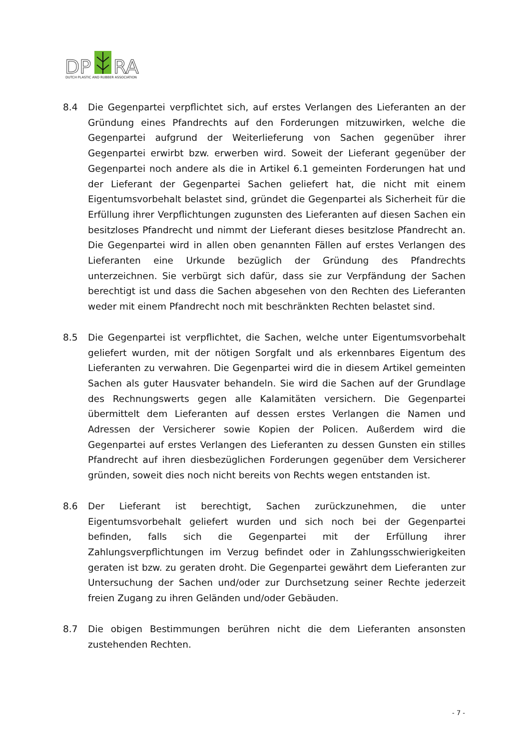DP
RA
DUTCH PLASTIC AND RUBBER ASSOCIATION
8.4 Die Gegenpartei verpflichtet sich, auf erstes Verlangen des Lieferanten an der Gründung eines Pfandrechts auf den Forderungen mitzuwirken, welche die Gegenpartei aufgrund der Weiterlieferung von Sachen gegenüber ihrer Gegenpartei erwirbt bzw. erwerben wird. Soweit der Lieferant gegenüber der Gegenpartei noch andere als die in Artikel 6.1 gemeinten Forderungen hat und der Lieferant der Gegenpartei Sachen geliefert hat, die nicht mit einem Eigentumsvorbehalt belastet sind, gründet die Gegenpartei als Sicherheit für die Erfüllung ihrer Verpflichtungen zugunsten des Lieferanten auf diesen Sachen ein besitzloses Pfandrecht und nimmt der Lieferant dieses besitzlose Pfandrecht an. Die Gegenpartei wird in allen oben genannten Fällen auf erstes Verlangen des Lieferanten eine Urkunde bezüglich der Gründung des Pfandrechts unterzeichnen. Sie verbürgt sich dafür, dass sie zur Verpfändung der Sachen berechtigt ist und dass die Sachen abgesehen von den Rechten des Lieferanten weder mit einem Pfandrecht noch mit beschränkten Rechten belastet sind.
8.5 Die Gegenpartei ist verpflichtet, die Sachen, welche unter Eigentumsvorbehalt geliefert wurden, mit der nötigen Sorgfalt und als erkennbares Eigentum des Lieferanten zu verwahren. Die Gegenpartei wird die in diesem Artikel gemeinten Sachen als guter Hausvater behandeln. Sie wird die Sachen auf der Grundlage des Rechnungswerts gegen alle Kalamitäten versichern. Die Gegenpartei übermittelt dem Lieferanten auf dessen erstes Verlangen die Namen und Adressen der Versicherer sowie Kopien der Policen. Außerdem wird die Gegenpartei auf erstes Verlangen des Lieferanten zu dessen Gunsten ein stilles Pfandrecht auf ihren diesbezüglichen Forderungen gegenüber dem Versicherer gründen, soweit dies noch nicht bereits von Rechts wegen entstanden ist.
8.6 Der Lieferant ist berechtigt, Sachen zurückzunehmen, die unter Eigentumsvorbehalt geliefert wurden und sich noch bei der Gegenpartei befinden, falls sich die Gegenpartei mit der Erfüllung ihrer Zahlungsverpflichtungen im Verzug befindet oder in Zahlungsschwierigkeiten geraten ist bzw. zu geraten droht. Die Gegenpartei gewährt dem Lieferanten zur Untersuchung der Sachen und/oder zur Durchsetzung seiner Rechte jederzeit freien Zugang zu ihren Geländen und/oder Gebäuden.
8.7 Die obigen Bestimmungen berühren nicht die dem Lieferanten ansonsten zustehenden Rechten.
- 7 -